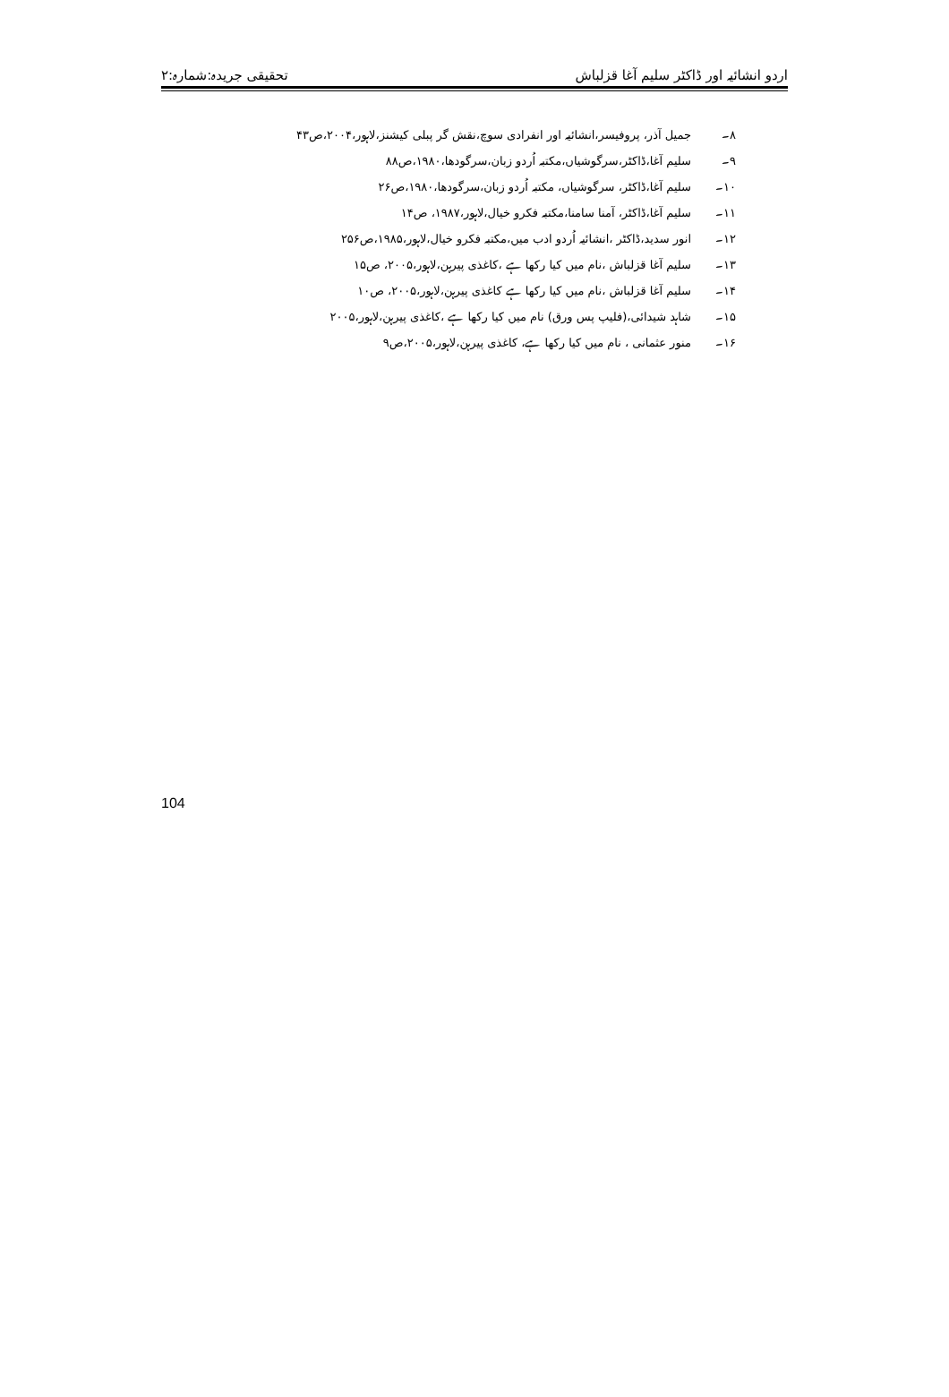اردو انشائیہ اور ڈاکٹر سلیم آغا قزلباش تحقیقی جریدہ:شمارہ:۲
۸۔ جمیل آذر، پروفیسر،انشائیہ اور انفرادی سوچ،نقش گر پبلی کیشنز،لاہور،۲۰۰۴،ص۴۳
۹۔ سلیم آغا،ڈاکٹر،سرگوشیاں،مکتبہ اُردو زبان،سرگودھا،۱۹۸۰،ص۸۸
۱۰۔ سلیم آغا،ڈاکٹر، سرگوشیاں، مکتبہ اُردو زبان،سرگودھا،۱۹۸۰،ص۲۶
۱۱۔ سلیم آغا،ڈاکٹر، آمنا سامنا،مکتبہ فکرو خیال،لاہور،۱۹۸۷، ص۱۴
۱۲۔ انور سدید،ڈاکٹر ،انشائیہ اُردو ادب میں،مکتبہ فکرو خیال،لاہور،۱۹۸۵،ص۲۵۶
۱۳۔ سلیم آغا قزلباش ،نام میں کیا رکھا ہے ،کاغذی پیرہن،لاہور،۲۰۰۵، ص۱۵
۱۴۔ سلیم آغا قزلباش ،نام میں کیا رکھا ہے کاغذی پیرہن،لاہور،۲۰۰۵، ص۱۰
۱۵۔ شاہد شیدائی،(فلیپ پس ورق) نام میں کیا رکھا ہے ،کاغذی پیرہن،لاہور،۲۰۰۵
۱۶۔ منور عثمانی ، نام میں کیا رکھا ہے، کاغذی پیرہن،لاہور،۲۰۰۵،ص۹
104